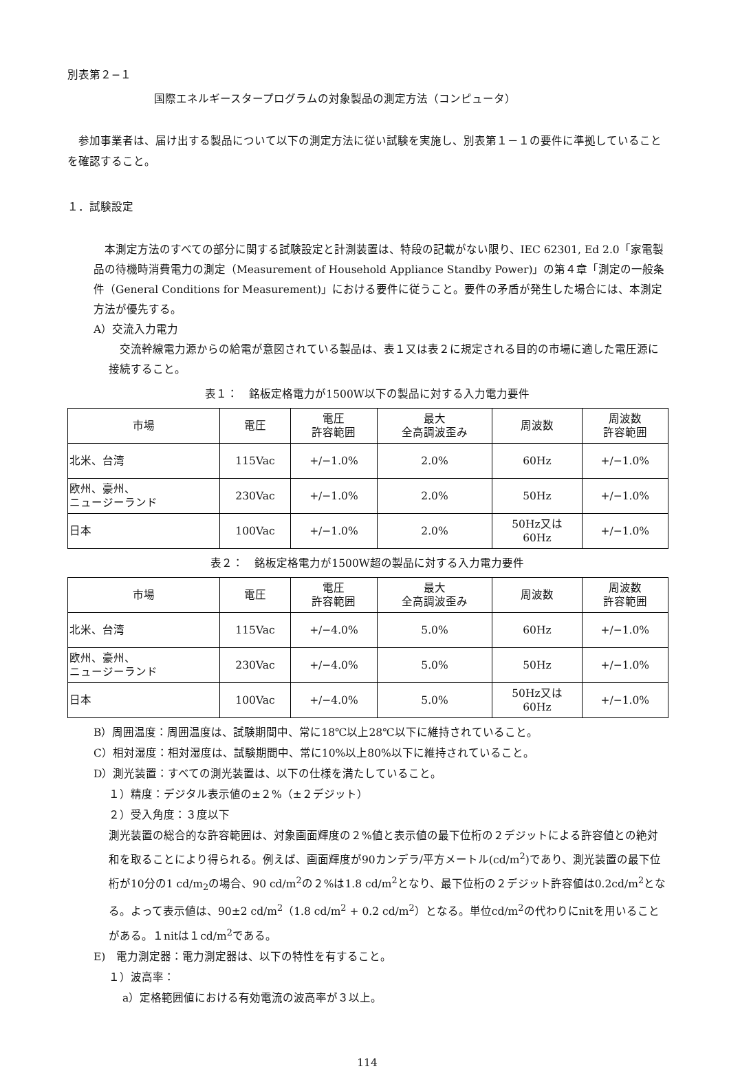別表第２−１
国際エネルギースタープログラムの対象製品の測定方法（コンピュータ）
参加事業者は、届け出する製品について以下の測定方法に従い試験を実施し、別表第１－１の要件に準拠していることを確認すること。
１．試験設定
本測定方法のすべての部分に関する試験設定と計測装置は、特段の記載がない限り、IEC 62301, Ed 2.0「家電製品の待機時消費電力の測定（Measurement of Household Appliance Standby Power)」の第４章「測定の一般条件（General Conditions for Measurement)」における要件に従うこと。要件の矛盾が発生した場合には、本測定方法が優先する。
A）交流入力電力
交流幹線電力源からの給電が意図されている製品は、表１又は表２に規定される目的の市場に適した電圧源に接続すること。
表１：　銘板定格電力が1500W以下の製品に対する入力電力要件
| 市場 | 電圧 | 電圧 許容範囲 | 最大 全高調波歪み | 周波数 | 周波数 許容範囲 |
| --- | --- | --- | --- | --- | --- |
| 北米、台湾 | 115Vac | +/−1.0% | 2.0% | 60Hz | +/−1.0% |
| 欧州、豪州、 ニュージーランド | 230Vac | +/−1.0% | 2.0% | 50Hz | +/−1.0% |
| 日本 | 100Vac | +/−1.0% | 2.0% | 50Hz又は 60Hz | +/−1.0% |
表２：　銘板定格電力が1500W超の製品に対する入力電力要件
| 市場 | 電圧 | 電圧 許容範囲 | 最大 全高調波歪み | 周波数 | 周波数 許容範囲 |
| --- | --- | --- | --- | --- | --- |
| 北米、台湾 | 115Vac | +/−4.0% | 5.0% | 60Hz | +/−1.0% |
| 欧州、豪州、 ニュージーランド | 230Vac | +/−4.0% | 5.0% | 50Hz | +/−1.0% |
| 日本 | 100Vac | +/−4.0% | 5.0% | 50Hz又は 60Hz | +/−1.0% |
B）周囲温度：周囲温度は、試験期間中、常に18℃以上28℃以下に維持されていること。
C）相対湿度：相対湿度は、試験期間中、常に10%以上80%以下に維持されていること。
D）測光装置：すべての測光装置は、以下の仕様を満たしていること。
１）精度：デジタル表示値の±２%（±２デジット）
２）受入角度：３度以下
測光装置の総合的な許容範囲は、対象画面輝度の２%値と表示値の最下位桁の２デジットによる許容値との絶対和を取ることにより得られる。例えば、画面輝度が90カンデラ/平方メートル(cd/m<sup>2</sup>)であり、測光装置の最下位桁が10分の1 cd/m<sub>2</sub>の場合、90 cd/m<sup>2</sup>の２%は1.8 cd/m<sup>2</sup>となり、最下位桁の２デジット許容値は0.2cd/m<sup>2</sup>となる。よって表示値は、90±2 cd/m<sup>2</sup>（1.8 cd/m<sup>2</sup> + 0.2 cd/m<sup>2</sup>）となる。単位cd/m<sup>2</sup>の代わりにnitを用いることがある。１nitは１cd/m<sup>2</sup>である。
E)　電力測定器：電力測定器は、以下の特性を有すること。
１）波高率：
a）定格範囲値における有効電流の波高率が３以上。
114